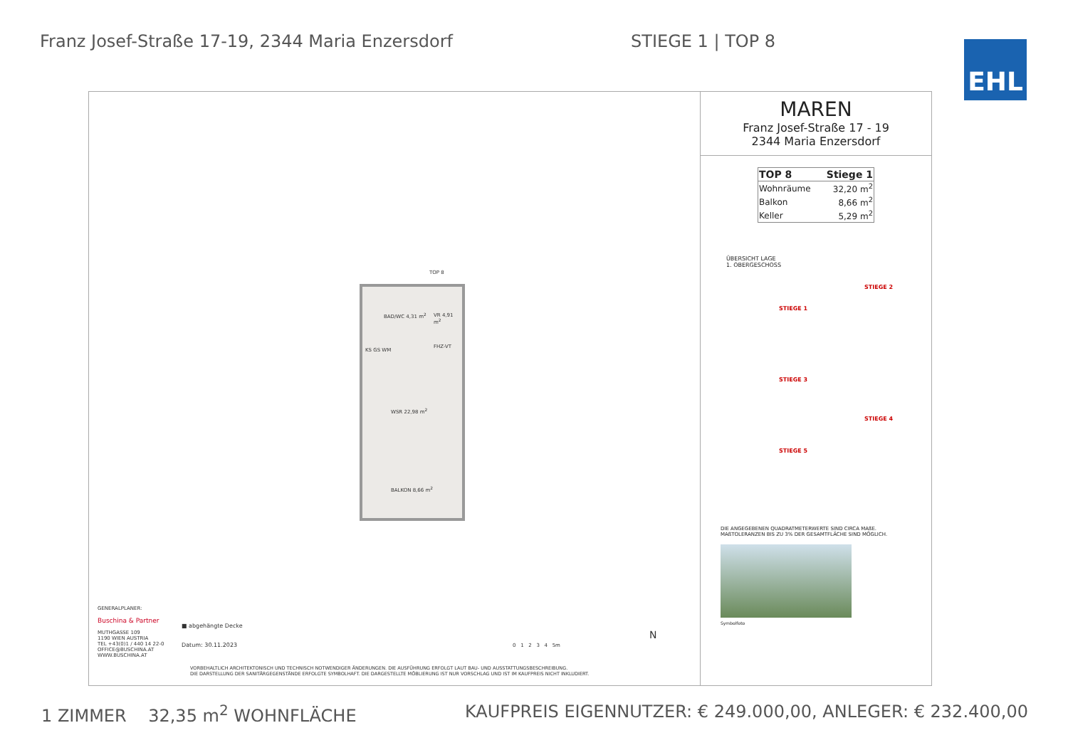Franz Josef-Straße 17-19, 2344 Maria Enzersdorf STIEGE 1 | TOP 8
EHL
TOP 8
BAD/WC 4,31 m<sup>2</sup>
VR 4,91 m<sup>2</sup>
FHZ-VT
KS GS WM
WSR 22,98 m<sup>2</sup>
BALKON 8,66 m<sup>2</sup>
GENERALPLANER:
Buschina & Partner
MUTHGASSE 109
1190 WIEN AUSTRIA
TEL +43(0)1 / 440 14 22-0
OFFICE@BUSCHINA.AT
WWW.BUSCHINA.AT
■ abgehängte Decke
Datum: 30.11.2023
0 1 2 3 4 5m
N
VORBEHALTLICH ARCHITEKTONISCH UND TECHNISCH NOTWENDIGER ÄNDERUNGEN. DIE AUSFÜHRUNG ERFOLGT LAUT BAU- UND AUSSTATTUNGSBESCHREIBUNG.
DIE DARSTELLUNG DER SANITÄRGEGENSTÄNDE ERFOLGTE SYMBOLHAFT. DIE DARGESTELLTE MÖBLIERUNG IST NUR VORSCHLAG UND IST IM KAUFPREIS NICHT INKLUDIERT.
MAREN
Franz Josef-Straße 17 - 19
2344 Maria Enzersdorf
| TOP 8 | Stiege 1 |
| --- | --- |
| Wohnräume | 32,20 m<sup>2</sup> |
| Balkon | 8,66 m<sup>2</sup> |
| Keller | 5,29 m<sup>2</sup> |
ÜBERSICHT LAGE
1. OBERGESCHOSS
STIEGE 1
STIEGE 2
STIEGE 3
STIEGE 4
STIEGE 5
DIE ANGEGEBENEN QUADRATMETERWERTE SIND CIRCA MAßE.
MAßTOLERANZEN BIS ZU 3% DER GESAMTFLÄCHE SIND MÖGLICH.
Symbolfoto
1 ZIMMER 32,35 m<sup>2</sup> WOHNFLÄCHE
KAUFPREIS EIGENNUTZER: € 249.000,00, ANLEGER: € 232.400,00